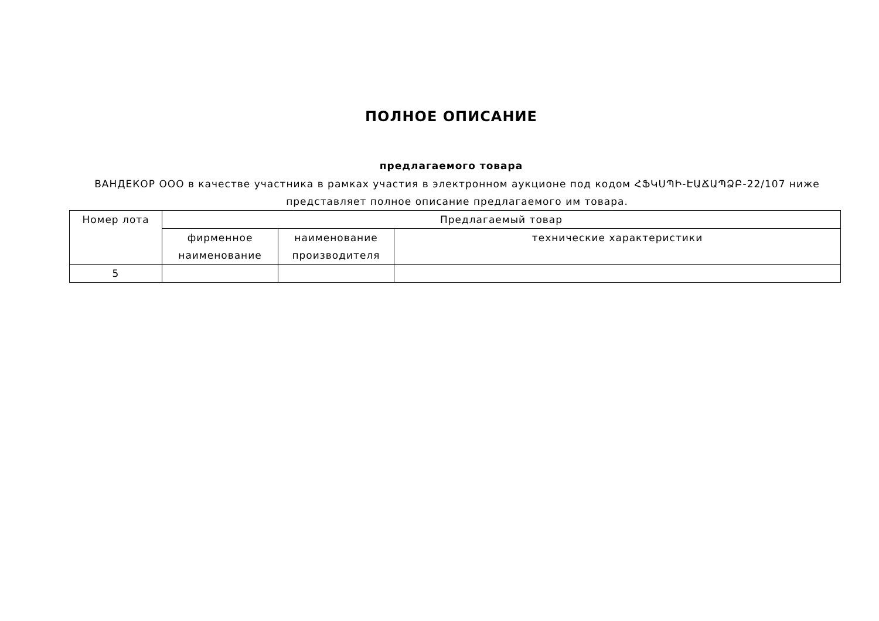ПОЛНОЕ ОПИСАНИЕ
предлагаемого товара
ВАНДЕКОР ООО в качестве участника в рамках участия в электронном аукционе под кодом ՀՖԿՍՊԻ-ԷԱՃԱՊՁԲ-22/107 ниже представляет полное описание предлагаемого им товара.
| Номер лота | Предлагаемый товар | | |
| --- | --- | --- | --- |
| | фирменное наименование | наименование производителя | технические характеристики |
| 5 | | | |